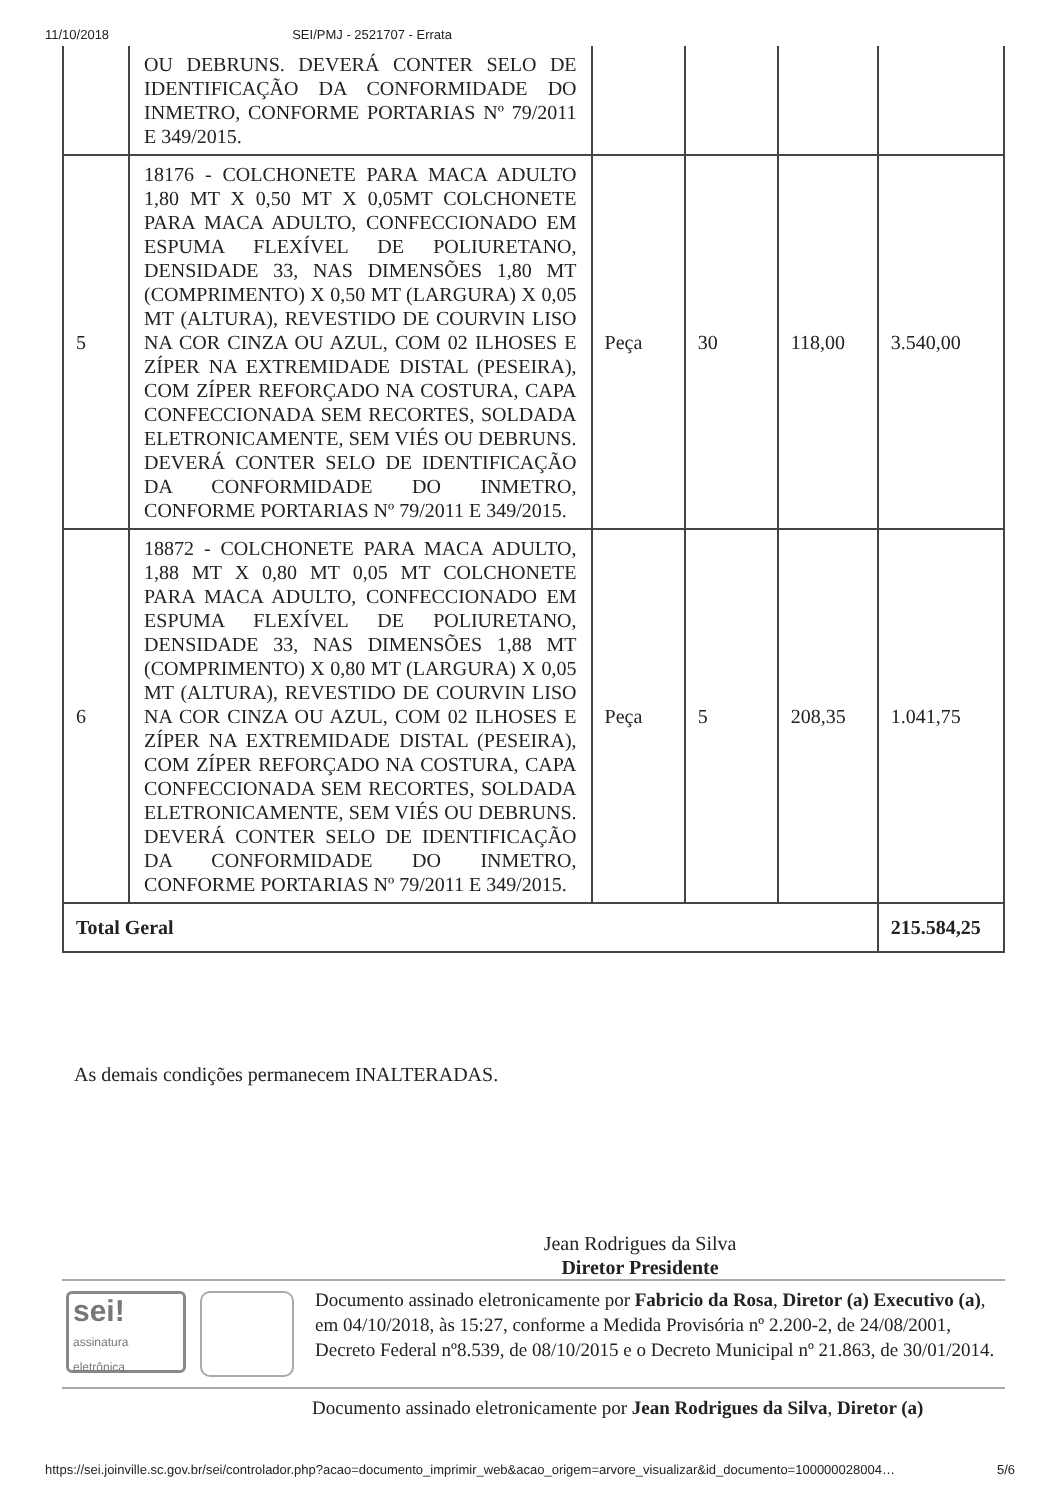11/10/2018 SEI/PMJ - 2521707 - Errata
| | OU DEBRUNS. DEVERÁ CONTER SELO DE IDENTIFICAÇÃO DA CONFORMIDADE DO INMETRO, CONFORME PORTARIAS Nº 79/2011 E 349/2015. | | | | |
| 5 | 18176 - COLCHONETE PARA MACA ADULTO 1,80 MT X 0,50 MT X 0,05MT COLCHONETE PARA MACA ADULTO, CONFECCIONADO EM ESPUMA FLEXÍVEL DE POLIURETANO, DENSIDADE 33, NAS DIMENSÕES 1,80 MT (COMPRIMENTO) X 0,50 MT (LARGURA) X 0,05 MT (ALTURA), REVESTIDO DE COURVIN LISO NA COR CINZA OU AZUL, COM 02 ILHOSES E ZÍPER NA EXTREMIDADE DISTAL (PESEIRA), COM ZÍPER REFORÇADO NA COSTURA, CAPA CONFECCIONADA SEM RECORTES, SOLDADA ELETRONICAMENTE, SEM VIÉS OU DEBRUNS. DEVERÁ CONTER SELO DE IDENTIFICAÇÃO DA CONFORMIDADE DO INMETRO, CONFORME PORTARIAS Nº 79/2011 E 349/2015. | Peça | 30 | 118,00 | 3.540,00 |
| 6 | 18872 - COLCHONETE PARA MACA ADULTO, 1,88 MT X 0,80 MT 0,05 MT COLCHONETE PARA MACA ADULTO, CONFECCIONADO EM ESPUMA FLEXÍVEL DE POLIURETANO, DENSIDADE 33, NAS DIMENSÕES 1,88 MT (COMPRIMENTO) X 0,80 MT (LARGURA) X 0,05 MT (ALTURA), REVESTIDO DE COURVIN LISO NA COR CINZA OU AZUL, COM 02 ILHOSES E ZÍPER NA EXTREMIDADE DISTAL (PESEIRA), COM ZÍPER REFORÇADO NA COSTURA, CAPA CONFECCIONADA SEM RECORTES, SOLDADA ELETRONICAMENTE, SEM VIÉS OU DEBRUNS. DEVERÁ CONTER SELO DE IDENTIFICAÇÃO DA CONFORMIDADE DO INMETRO, CONFORME PORTARIAS Nº 79/2011 E 349/2015. | Peça | 5 | 208,35 | 1.041,75 |
| Total Geral | | | | | 215.584,25 |
As demais condições permanecem INALTERADAS.
Jean Rodrigues da Silva
Diretor Presidente
sei!
assinatura
eletrônica
Documento assinado eletronicamente por Fabricio da Rosa, Diretor (a) Executivo (a), em 04/10/2018, às 15:27, conforme a Medida Provisória nº 2.200-2, de 24/08/2001, Decreto Federal nº8.539, de 08/10/2015 e o Decreto Municipal nº 21.863, de 30/01/2014.
Documento assinado eletronicamente por Jean Rodrigues da Silva, Diretor (a)
https://sei.joinville.sc.gov.br/sei/controlador.php?acao=documento_imprimir_web&acao_origem=arvore_visualizar&id_documento=100000028004… 5/6